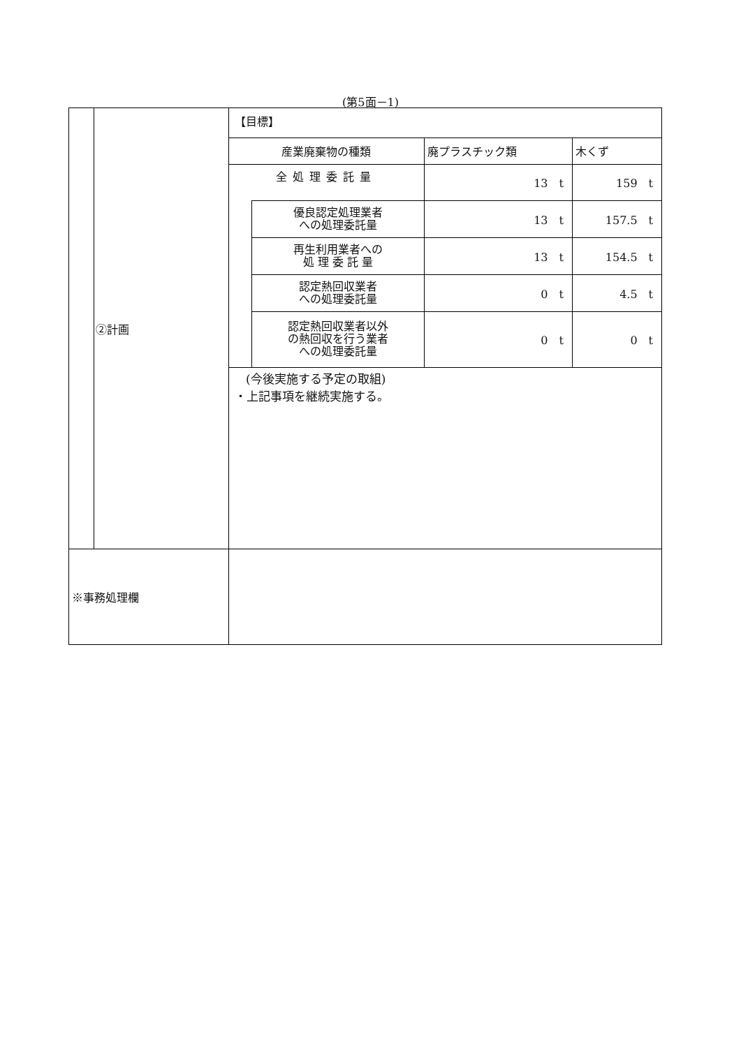(第5面－1)
| | ②計画 | 【目標】 / 産業廃棄物の種類 / / 廃プラスチック類 / 木くず / / 全処理委託量 / / 13 t / 159 t / / / 優良認定処理業者 への処理委託量 / 13 t / 157.5 t / / / 再生利用業者への 処 理 委 託 量 / 13 t / 154.5 t / / / 認定熱回収業者 への処理委託量 / 0 t / 4.5 t / / / 認定熱回収業者以外 の熱回収を行う業者 への処理委託量 / 0 t / 0 t / (今後実施する予定の取組) ・上記事項を継続実施する。 |
| ※事務処理欄 | | |